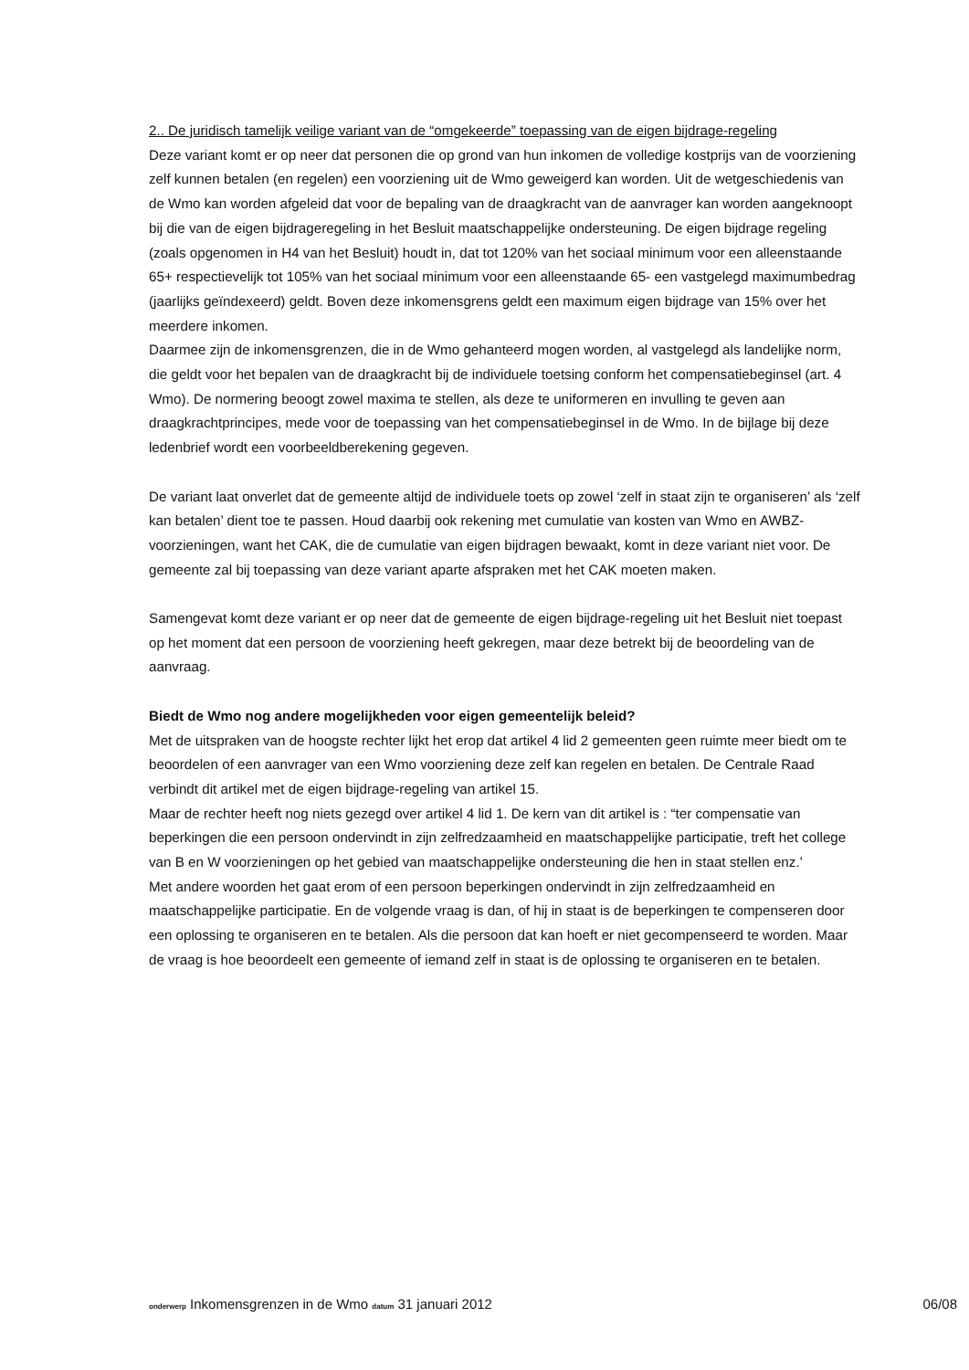2.. De juridisch tamelijk veilige variant van de “omgekeerde” toepassing van de eigen bijdrage-regeling
Deze variant komt er op neer dat personen die op grond van hun inkomen de volledige kostprijs van de voorziening zelf kunnen betalen (en regelen) een voorziening uit de Wmo geweigerd kan worden. Uit de wetgeschiedenis van de Wmo kan worden afgeleid dat voor de bepaling van de draagkracht van de aanvrager kan worden aangeknoopt bij die van de eigen bijdrageregeling in het Besluit maatschappelijke ondersteuning. De eigen bijdrage regeling (zoals opgenomen in H4 van het Besluit) houdt in, dat tot 120% van het sociaal minimum voor een alleenstaande 65+ respectievelijk tot 105% van het sociaal minimum voor een alleenstaande 65- een vastgelegd maximumbedrag (jaarlijks geïndexeerd) geldt. Boven deze inkomensgrens geldt een maximum eigen bijdrage van 15% over het meerdere inkomen.
Daarmee zijn de inkomensgrenzen, die in de Wmo gehanteerd mogen worden, al vastgelegd als landelijke norm, die geldt voor het bepalen van de draagkracht bij de individuele toetsing conform het compensatiebeginsel (art. 4 Wmo). De normering beoogt zowel maxima te stellen, als deze te uniformeren en invulling te geven aan draagkrachtprincipes, mede voor de toepassing van het compensatiebeginsel in de Wmo. In de bijlage bij deze ledenbrief wordt een voorbeeldberekening gegeven.
De variant laat onverlet dat de gemeente altijd de individuele toets op zowel ‘zelf in staat zijn te organiseren’ als ‘zelf kan betalen’ dient toe te passen. Houd daarbij ook rekening met cumulatie van kosten van Wmo en AWBZ-voorzieningen, want het CAK, die de cumulatie van eigen bijdragen bewaakt, komt in deze variant niet voor. De gemeente zal bij toepassing van deze variant aparte afspraken met het CAK moeten maken.
Samengevat komt deze variant er op neer dat de gemeente de eigen bijdrage-regeling uit het Besluit niet toepast op het moment dat een persoon de voorziening heeft gekregen, maar deze betrekt bij de beoordeling van de aanvraag.
Biedt de Wmo nog andere mogelijkheden voor eigen gemeentelijk beleid?
Met de uitspraken van de hoogste rechter lijkt het erop dat artikel 4 lid 2 gemeenten geen ruimte meer biedt om te beoordelen of een aanvrager van een Wmo voorziening deze zelf kan regelen en betalen. De Centrale Raad verbindt dit artikel met de eigen bijdrage-regeling van artikel 15.
Maar de rechter heeft nog niets gezegd over artikel 4 lid 1. De kern van dit artikel is : “ter compensatie van beperkingen die een persoon ondervindt in zijn zelfredzaamheid en maatschappelijke participatie, treft het college van B en W voorzieningen op het gebied van maatschappelijke ondersteuning die hen in staat stellen enz.’
Met andere woorden het gaat erom of een persoon beperkingen ondervindt in zijn zelfredzaamheid en maatschappelijke participatie. En de volgende vraag is dan, of hij in staat is de beperkingen te compenseren door een oplossing te organiseren en te betalen. Als die persoon dat kan hoeft er niet gecompenseerd te worden. Maar de vraag is hoe beoordeelt een gemeente of iemand zelf in staat is de oplossing te organiseren en te betalen.
onderwerp Inkomensgrenzen in de Wmo datum 31 januari 2012 06/08